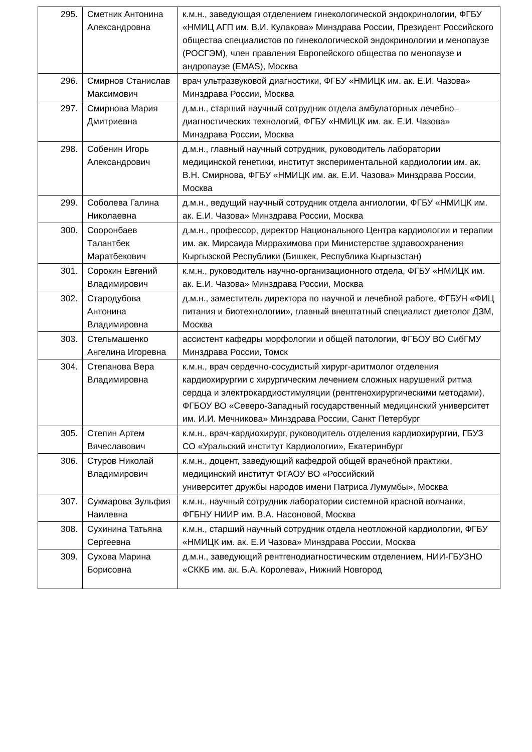| 295. | Сметник Антонина Александровна | к.м.н., заведующая отделением гинекологической эндокринологии, ФГБУ «НМИЦ АГП им. В.И. Кулакова» Минздрава России, Президент Российского общества специалистов по гинекологической эндокринологии и менопаузе (РОСГЭМ), член правления Европейского общества по менопаузе и андропаузе (EMAS), Москва |
| 296. | Смирнов Станислав Максимович | врач ультразвуковой диагностики, ФГБУ «НМИЦК им. ак. Е.И. Чазова» Минздрава России, Москва |
| 297. | Смирнова Мария Дмитриевна | д.м.н., старший научный сотрудник отдела амбулаторных лечебно–диагностических технологий, ФГБУ «НМИЦК им. ак. Е.И. Чазова» Минздрава России, Москва |
| 298. | Собенин Игорь Александрович | д.м.н., главный научный сотрудник, руководитель лаборатории медицинской генетики, институт экспериментальной кардиологии им. ак. В.Н. Смирнова, ФГБУ «НМИЦК им. ак. Е.И. Чазова» Минздрава России, Москва |
| 299. | Соболева Галина Николаевна | д.м.н., ведущий научный сотрудник отдела ангиологии, ФГБУ «НМИЦК им. ак. Е.И. Чазова» Минздрава России, Москва |
| 300. | Сооронбаев Талантбек Маратбекович | д.м.н., профессор, директор Национального Центра кардиологии и терапии им. ак. Мирсаида Миррахимова при Министерстве здравоохранения Кыргызской Республики (Бишкек, Республика Кыргызстан) |
| 301. | Сорокин Евгений Владимирович | к.м.н., руководитель научно-организационного отдела, ФГБУ «НМИЦК им. ак. Е.И. Чазова» Минздрава России, Москва |
| 302. | Стародубова Антонина Владимировна | д.м.н., заместитель директора по научной и лечебной работе, ФГБУН «ФИЦ питания и биотехнологии», главный внештатный специалист диетолог ДЗМ, Москва |
| 303. | Стельмашенко Ангелина Игоревна | ассистент кафедры морфологии и общей патологии, ФГБОУ ВО СибГМУ Минздрава России, Томск |
| 304. | Степанова Вера Владимировна | к.м.н., врач сердечно-сосудистый хирург-аритмолог отделения кардиохирургии с хирургическим лечением сложных нарушений ритма сердца и электрокардиостимуляции (рентгенохирургическими методами), ФГБОУ ВО «Северо-Западный государственный медицинский университет им. И.И. Мечникова» Минздрава России, Санкт Петербург |
| 305. | Степин Артем Вячеславович | к.м.н., врач-кардиохирург, руководитель отделения кардиохирургии, ГБУЗ СО «Уральский институт Кардиологии», Екатеринбург |
| 306. | Стуров Николай Владимирович | к.м.н., доцент, заведующий кафедрой общей врачебной практики, медицинский институт ФГАОУ ВО «Российский университет дружбы народов имени Патриса Лумумбы», Москва |
| 307. | Сукмарова Зульфия Наилевна | к.м.н., научный сотрудник лаборатории системной красной волчанки, ФГБНУ НИИР им. В.А. Насоновой, Москва |
| 308. | Сухинина Татьяна Сергеевна | к.м.н., старший научный сотрудник отдела неотложной кардиологии, ФГБУ «НМИЦК им. ак. Е.И Чазова» Минздрава России, Москва |
| 309. | Сухова Марина Борисовна | д.м.н., заведующий рентгенодиагностическим отделением, НИИ-ГБУЗНО «СККБ им. ак. Б.А. Королева», Нижний Новгород |